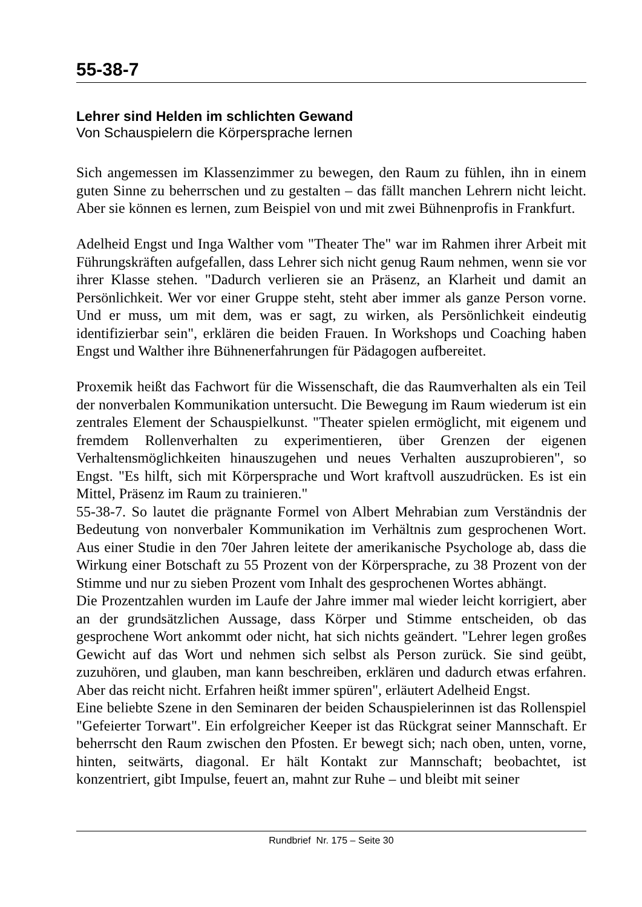55-38-7
Lehrer sind Helden im schlichten Gewand
Von Schauspielern die Körpersprache lernen
Sich angemessen im Klassenzimmer zu bewegen, den Raum zu fühlen, ihn in einem guten Sinne zu beherrschen und zu gestalten – das fällt manchen Lehrern nicht leicht. Aber sie können es lernen, zum Beispiel von und mit zwei Bühnenprofis in Frankfurt.
Adelheid Engst und Inga Walther vom "Theater The" war im Rahmen ihrer Arbeit mit Führungskräften aufgefallen, dass Lehrer sich nicht genug Raum nehmen, wenn sie vor ihrer Klasse stehen. "Dadurch verlieren sie an Präsenz, an Klarheit und damit an Persönlichkeit. Wer vor einer Gruppe steht, steht aber immer als ganze Person vorne. Und er muss, um mit dem, was er sagt, zu wirken, als Persönlichkeit eindeutig identifizierbar sein", erklären die beiden Frauen. In Workshops und Coaching haben Engst und Walther ihre Bühnenerfahrungen für Pädagogen aufbereitet.
Proxemik heißt das Fachwort für die Wissenschaft, die das Raumverhalten als ein Teil der nonverbalen Kommunikation untersucht. Die Bewegung im Raum wiederum ist ein zentrales Element der Schauspielkunst. "Theater spielen ermöglicht, mit eigenem und fremdem Rollenverhalten zu experimentieren, über Grenzen der eigenen Verhaltensmöglichkeiten hinauszugehen und neues Verhalten auszuprobieren", so Engst. "Es hilft, sich mit Körpersprache und Wort kraftvoll auszudrücken. Es ist ein Mittel, Präsenz im Raum zu trainieren."
55-38-7. So lautet die prägnante Formel von Albert Mehrabian zum Verständnis der Bedeutung von nonverbaler Kommunikation im Verhältnis zum gesprochenen Wort. Aus einer Studie in den 70er Jahren leitete der amerikanische Psychologe ab, dass die Wirkung einer Botschaft zu 55 Prozent von der Körpersprache, zu 38 Prozent von der Stimme und nur zu sieben Prozent vom Inhalt des gesprochenen Wortes abhängt.
Die Prozentzahlen wurden im Laufe der Jahre immer mal wieder leicht korrigiert, aber an der grundsätzlichen Aussage, dass Körper und Stimme entscheiden, ob das gesprochene Wort ankommt oder nicht, hat sich nichts geändert. "Lehrer legen großes Gewicht auf das Wort und nehmen sich selbst als Person zurück. Sie sind geübt, zuzuhören, und glauben, man kann beschreiben, erklären und dadurch etwas erfahren. Aber das reicht nicht. Erfahren heißt immer spüren", erläutert Adelheid Engst.
Eine beliebte Szene in den Seminaren der beiden Schauspielerinnen ist das Rollenspiel "Gefeierter Torwart". Ein erfolgreicher Keeper ist das Rückgrat seiner Mannschaft. Er beherrscht den Raum zwischen den Pfosten. Er bewegt sich; nach oben, unten, vorne, hinten, seitwärts, diagonal. Er hält Kontakt zur Mannschaft; beobachtet, ist konzentriert, gibt Impulse, feuert an, mahnt zur Ruhe – und bleibt mit seiner
Rundbrief Nr. 175 – Seite 30